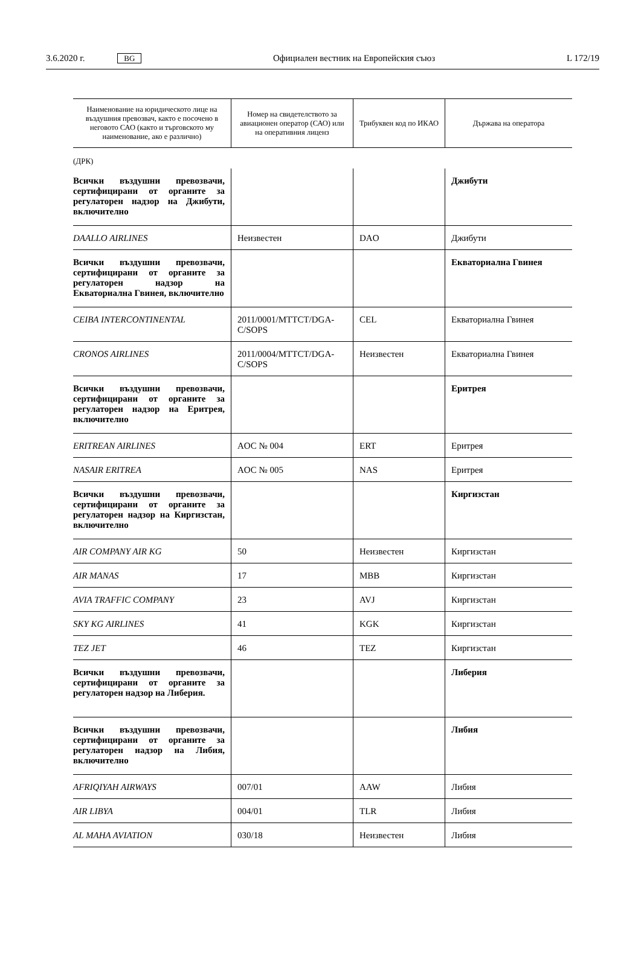3.6.2020 г. BG Официален вестник на Европейския съюз L 172/19
| Наименование на юридическото лице на въздушния превозвач, както е посочено в неговото САО (както и търговското му наименование, ако е различно) | Номер на свидетелството за авиационен оператор (САО) или на оперативния лиценз | Трибуквен код по ИКАО | Държава на оператора |
| --- | --- | --- | --- |
| (ДРК) | | | |
| Всички въздушни превозвачи, сертифицирани от органите за регулаторен надзор на Джибути, включително | | | Джибути |
| DAALLO AIRLINES | Неизвестен | DAO | Джибути |
| Всички въздушни превозвачи, сертифицирани от органите за регулаторен надзор на Екваториална Гвинея, включително | | | Екваториална Гвинея |
| CEIBA INTERCONTINENTAL | 2011/0001/MTTCT/DGA-C/SOPS | CEL | Екваториална Гвинея |
| CRONOS AIRLINES | 2011/0004/MTTCT/DGA-C/SOPS | Неизвестен | Екваториална Гвинея |
| Всички въздушни превозвачи, сертифицирани от органите за регулаторен надзор на Еритрея, включително | | | Еритрея |
| ERITREAN AIRLINES | AOC № 004 | ERT | Еритрея |
| NASAIR ERITREA | AOC № 005 | NAS | Еритрея |
| Всички въздушни превозвачи, сертифицирани от органите за регулаторен надзор на Киргизстан, включително | | | Киргизстан |
| AIR COMPANY AIR KG | 50 | Неизвестен | Киргизстан |
| AIR MANAS | 17 | MBB | Киргизстан |
| AVIA TRAFFIC COMPANY | 23 | AVJ | Киргизстан |
| SKY KG AIRLINES | 41 | KGK | Киргизстан |
| TEZ JET | 46 | TEZ | Киргизстан |
| Всички въздушни превозвачи, сертифицирани от органите за регулаторен надзор на Либерия. | | | Либерия |
| Всички въздушни превозвачи, сертифицирани от органите за регулаторен надзор на Либия, включително | | | Либия |
| AFRIQIYAH AIRWAYS | 007/01 | AAW | Либия |
| AIR LIBYA | 004/01 | TLR | Либия |
| AL MAHA AVIATION | 030/18 | Неизвестен | Либия |